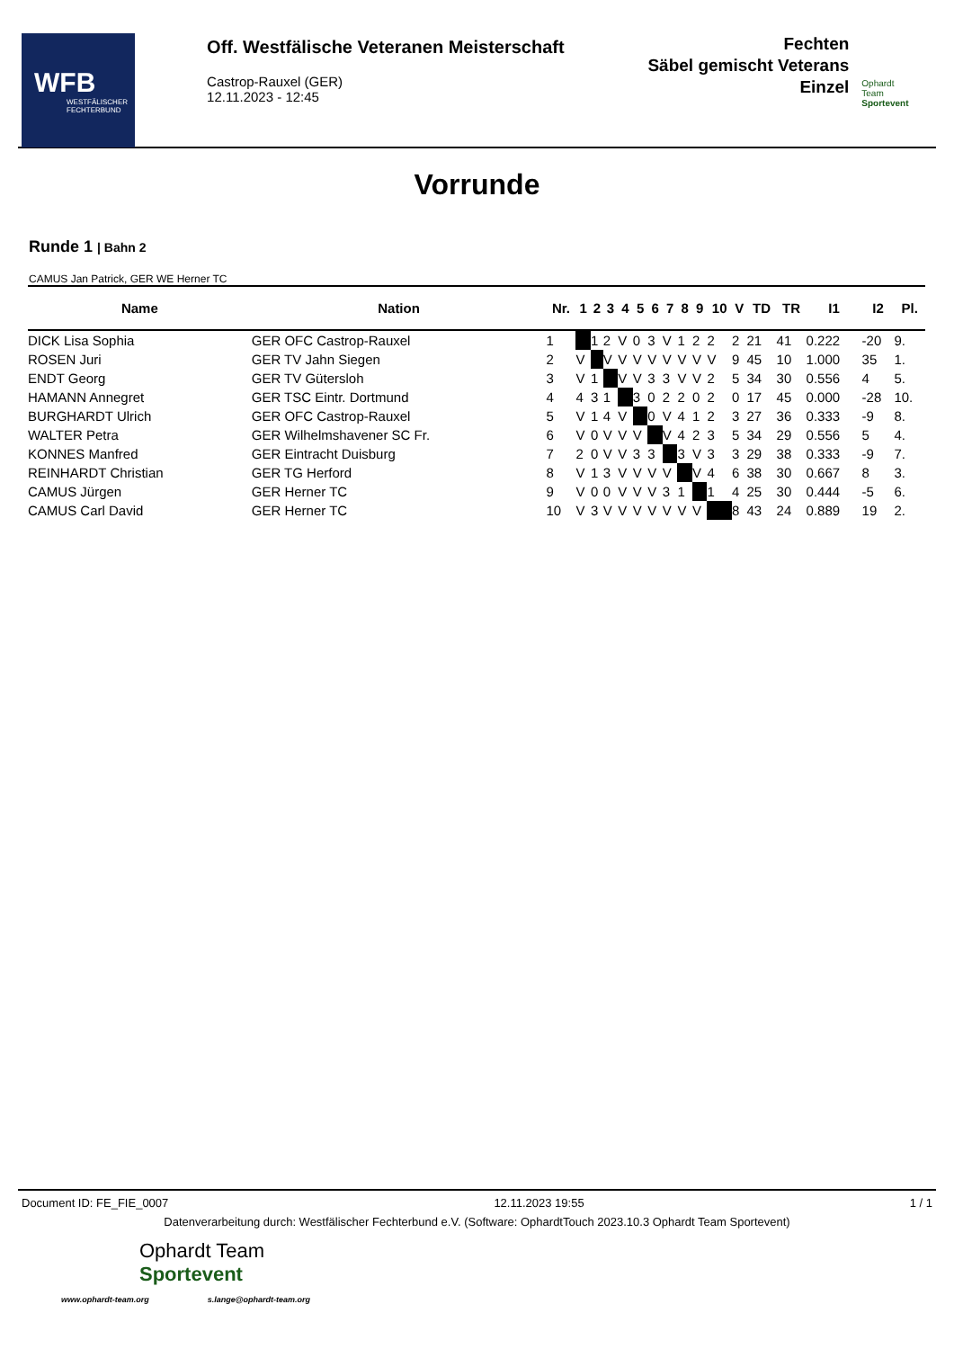WFB
WESTFÄLISCHER
FECHTERBUND
Off. Westfälische Veteranen Meisterschaft
Castrop-Rauxel (GER)
12.11.2023 - 12:45
Fechten
Säbel gemischt Veterans
Einzel
Ophardt Team
Sportevent
Vorrunde
Runde 1 | Bahn 2
CAMUS Jan Patrick, GER WE Herner TC
| Name | Nation | Nr. | 1 | 2 | 3 | 4 | 5 | 6 | 7 | 8 | 9 | 10 | V | TD | TR | I1 | I2 | Pl. |
| --- | --- | --- | --- | --- | --- | --- | --- | --- | --- | --- | --- | --- | --- | --- | --- | --- | --- | --- |
| DICK Lisa Sophia | GER OFC Castrop-Rauxel | 1 | | 1 | 2 | V | 0 | 3 | V | 1 | 2 | 2 | 2 | 21 | 41 | 0.222 | -20 | 9. |
| ROSEN Juri | GER TV Jahn Siegen | 2 | V | | V | V | V | V | V | V | V | V | 9 | 45 | 10 | 1.000 | 35 | 1. |
| ENDT Georg | GER TV Gütersloh | 3 | V | 1 | | V | V | 3 | 3 | V | V | 2 | 5 | 34 | 30 | 0.556 | 4 | 5. |
| HAMANN Annegret | GER TSC Eintr. Dortmund | 4 | 4 | 3 | 1 | | 3 | 0 | 2 | 2 | 0 | 2 | 0 | 17 | 45 | 0.000 | -28 | 10. |
| BURGHARDT Ulrich | GER OFC Castrop-Rauxel | 5 | V | 1 | 4 | V | | 0 | V | 4 | 1 | 2 | 3 | 27 | 36 | 0.333 | -9 | 8. |
| WALTER Petra | GER Wilhelmshavener SC Fr. | 6 | V | 0 | V | V | V | | V | 4 | 2 | 3 | 5 | 34 | 29 | 0.556 | 5 | 4. |
| KONNES Manfred | GER Eintracht Duisburg | 7 | 2 | 0 | V | V | 3 | 3 | | 3 | V | 3 | 3 | 29 | 38 | 0.333 | -9 | 7. |
| REINHARDT Christian | GER TG Herford | 8 | V | 1 | 3 | V | V | V | V | | V | 4 | 6 | 38 | 30 | 0.667 | 8 | 3. |
| CAMUS Jürgen | GER Herner TC | 9 | V | 0 | 0 | V | V | V | 3 | 1 | | 1 | 4 | 25 | 30 | 0.444 | -5 | 6. |
| CAMUS Carl David | GER Herner TC | 10 | V | 3 | V | V | V | V | V | V | V | | 8 | 43 | 24 | 0.889 | 19 | 2. |
Document ID: FE_FIE_0007 12.11.2023 19:55 1 / 1
Datenverarbeitung durch: Westfälischer Fechterbund e.V. (Software: OphardtTouch 2023.10.3 Ophardt Team Sportevent)
Ophardt Team
Sportevent
www.ophardt-team.org s.lange@ophardt-team.org